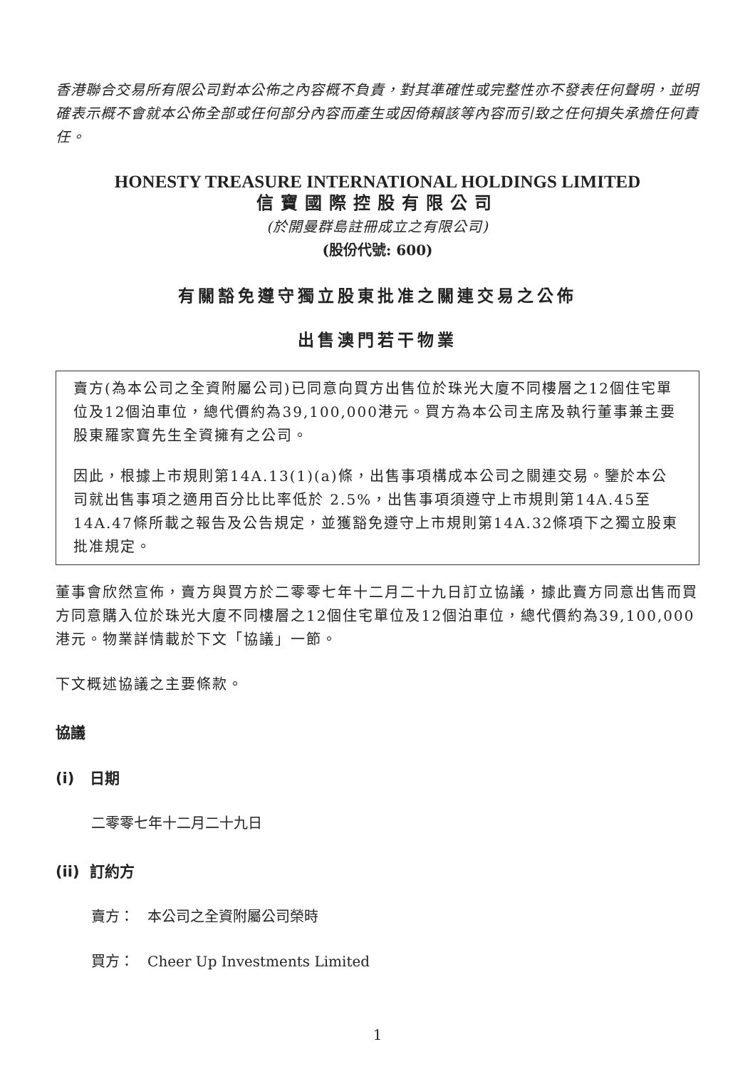香港聯合交易所有限公司對本公佈之內容概不負責，對其準確性或完整性亦不發表任何聲明，並明確表示概不會就本公佈全部或任何部分內容而產生或因倚賴該等內容而引致之任何損失承擔任何責任。
HONESTY TREASURE INTERNATIONAL HOLDINGS LIMITED
信寶國際控股有限公司
(於開曼群島註冊成立之有限公司)
(股份代號: 600)
有關豁免遵守獨立股東批准之關連交易之公佈
出售澳門若干物業
賣方(為本公司之全資附屬公司)已同意向買方出售位於珠光大廈不同樓層之12個住宅單位及12個泊車位，總代價約為39,100,000港元。買方為本公司主席及執行董事兼主要股東羅家寶先生全資擁有之公司。
因此，根據上市規則第14A.13(1)(a)條，出售事項構成本公司之關連交易。鑒於本公司就出售事項之適用百分比比率低於 2.5%，出售事項須遵守上市規則第14A.45至14A.47條所載之報告及公告規定，並獲豁免遵守上市規則第14A.32條項下之獨立股東批准規定。
董事會欣然宣佈，賣方與買方於二零零七年十二月二十九日訂立協議，據此賣方同意出售而買方同意購入位於珠光大廈不同樓層之12個住宅單位及12個泊車位，總代價約為39,100,000港元。物業詳情載於下文「協議」一節。
下文概述協議之主要條款。
協議
(i) 日期
二零零七年十二月二十九日
(ii) 訂約方
賣方： 本公司之全資附屬公司榮時
買方： Cheer Up Investments Limited
1